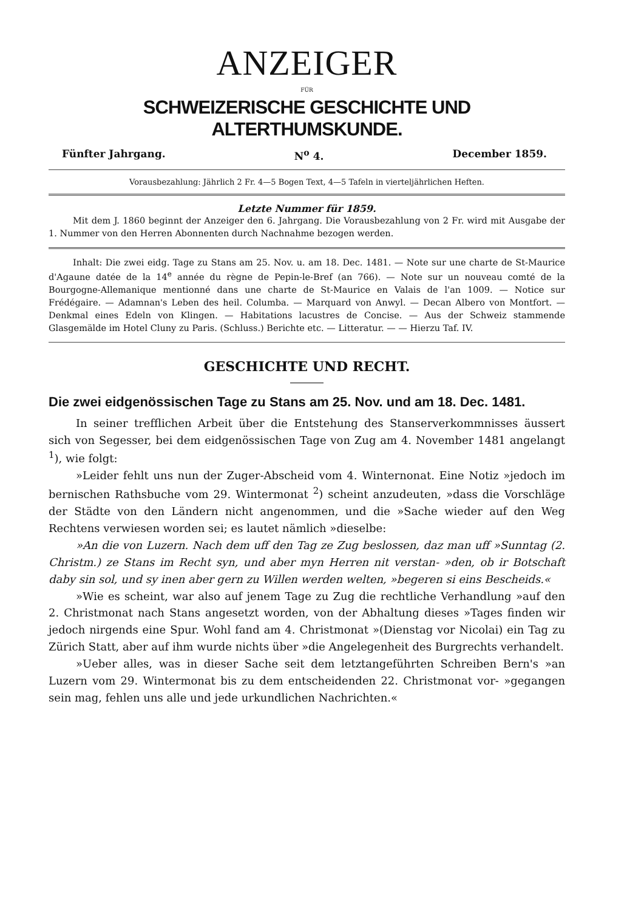ANZEIGER
FÜR
SCHWEIZERISCHE GESCHICHTE UND ALTERTHUMSKUNDE.
Fünfter Jahrgang. N<sup>o</sup> 4. December 1859.
Vorausbezahlung: Jährlich 2 Fr. 4—5 Bogen Text, 4—5 Tafeln in vierteljährlichen Heften.
Letzte Nummer für 1859.
Mit dem J. 1860 beginnt der Anzeiger den 6. Jahrgang. Die Vorausbezahlung von 2 Fr. wird mit Ausgabe der 1. Nummer von den Herren Abonnenten durch Nachnahme bezogen werden.
Inhalt: Die zwei eidg. Tage zu Stans am 25. Nov. u. am 18. Dec. 1481. — Note sur une charte de St-Maurice d'Agaune datée de la 14<sup>e</sup> année du règne de Pepin-le-Bref (an 766). — Note sur un nouveau comté de la Bourgogne-Allemanique mentionné dans une charte de St-Maurice en Valais de l'an 1009. — Notice sur Frédégaire. — Adamnan's Leben des heil. Columba. — Marquard von Anwyl. — Decan Albero von Montfort. — Denkmal eines Edeln von Klingen. — Habitations lacustres de Concise. — Aus der Schweiz stammende Glasgemälde im Hotel Cluny zu Paris. (Schluss.) Berichte etc. — Litteratur. — — Hierzu Taf. IV.
GESCHICHTE UND RECHT.
Die zwei eidgenössischen Tage zu Stans am 25. Nov. und am 18. Dec. 1481.
In seiner trefflichen Arbeit über die Entstehung des Stanserverkommnisses äussert sich von Segesser, bei dem eidgenössischen Tage von Zug am 4. November 1481 angelangt <sup>1</sup>), wie folgt:
»Leider fehlt uns nun der Zuger-Abscheid vom 4. Winternonat. Eine Notiz »jedoch im bernischen Rathsbuche vom 29. Wintermonat <sup>2</sup>) scheint anzudeuten, »dass die Vorschläge der Städte von den Ländern nicht angenommen, und die »Sache wieder auf den Weg Rechtens verwiesen worden sei; es lautet nämlich »dieselbe:
»An die von Luzern. Nach dem uff den Tag ze Zug beslossen, daz man uff »Sunntag (2. Christm.) ze Stans im Recht syn, und aber myn Herren nit verstan- »den, ob ir Botschaft daby sin sol, und sy inen aber gern zu Willen werden welten, »begeren si eins Bescheids.«
»Wie es scheint, war also auf jenem Tage zu Zug die rechtliche Verhandlung »auf den 2. Christmonat nach Stans angesetzt worden, von der Abhaltung dieses »Tages finden wir jedoch nirgends eine Spur. Wohl fand am 4. Christmonat »(Dienstag vor Nicolai) ein Tag zu Zürich Statt, aber auf ihm wurde nichts über »die Angelegenheit des Burgrechts verhandelt.
»Ueber alles, was in dieser Sache seit dem letztangeführten Schreiben Bern's »an Luzern vom 29. Wintermonat bis zu dem entscheidenden 22. Christmonat vor- »gegangen sein mag, fehlen uns alle und jede urkundlichen Nachrichten.«